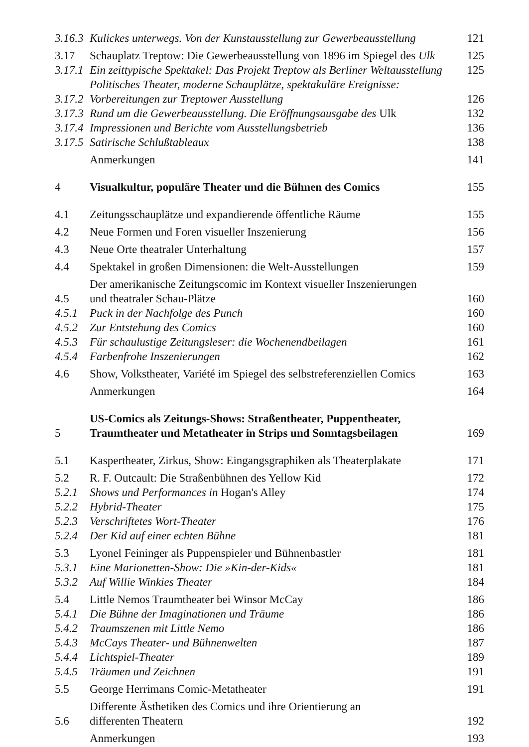3.16.3 Kulickes unterwegs. Von der Kunstausstellung zur Gewerbeausstellung 121
3.17 Schauplatz Treptow: Die Gewerbeausstellung von 1896 im Spiegel des Ulk 125
3.17.1 Ein zeittypische Spektakel: Das Projekt Treptow als Berliner Weltausstellung 125
3.17.2 Politisches Theater, moderne Schauplätze, spektakuläre Ereignisse:
Vorbereitungen zur Treptower Ausstellung 126
3.17.3 Rund um die Gewerbeausstellung. Die Eröffnungsausgabe des Ulk 132
3.17.4 Impressionen und Berichte vom Ausstellungsbetrieb 136
3.17.5 Satirische Schlußtableaux 138
Anmerkungen 141
4 Visualkultur, populäre Theater und die Bühnen des Comics 155
4.1 Zeitungsschauplätze und expandierende öffentliche Räume 155
4.2 Neue Formen und Foren visueller Inszenierung 156
4.3 Neue Orte theatraler Unterhaltung 157
4.4 Spektakel in großen Dimensionen: die Welt-Ausstellungen 159
4.5 Der amerikanische Zeitungscomic im Kontext visueller Inszenierungen
und theatraler Schau-Plätze 160
4.5.1 Puck in der Nachfolge des Punch 160
4.5.2 Zur Entstehung des Comics 160
4.5.3 Für schaulustige Zeitungsleser: die Wochenendbeilagen 161
4.5.4 Farbenfrohe Inszenierungen 162
4.6 Show, Volkstheater, Variété im Spiegel des selbstreferenziellen Comics 163
Anmerkungen 164
5 US-Comics als Zeitungs-Shows: Straßentheater, Puppentheater,
Traumtheater und Metatheater in Strips und Sonntagsbeilagen 169
5.1 Kaspertheater, Zirkus, Show: Eingangsgraphiken als Theaterplakate 171
5.2 R. F. Outcault: Die Straßenbühnen des Yellow Kid 172
5.2.1 Shows und Performances in Hogan's Alley 174
5.2.2 Hybrid-Theater 175
5.2.3 Verschriftetes Wort-Theater 176
5.2.4 Der Kid auf einer echten Bühne 181
5.3 Lyonel Feininger als Puppenspieler und Bühnenbastler 181
5.3.1 Eine Marionetten-Show: Die »Kin-der-Kids« 181
5.3.2 Auf Willie Winkies Theater 184
5.4 Little Nemos Traumtheater bei Winsor McCay 186
5.4.1 Die Bühne der Imaginationen und Träume 186
5.4.2 Traumszenen mit Little Nemo 186
5.4.3 McCays Theater- und Bühnenwelten 187
5.4.4 Lichtspiel-Theater 189
5.4.5 Träumen und Zeichnen 191
5.5 George Herrimans Comic-Metatheater 191
5.6 Differente Ästhetiken des Comics und ihre Orientierung an
differenten Theatern 192
Anmerkungen 193